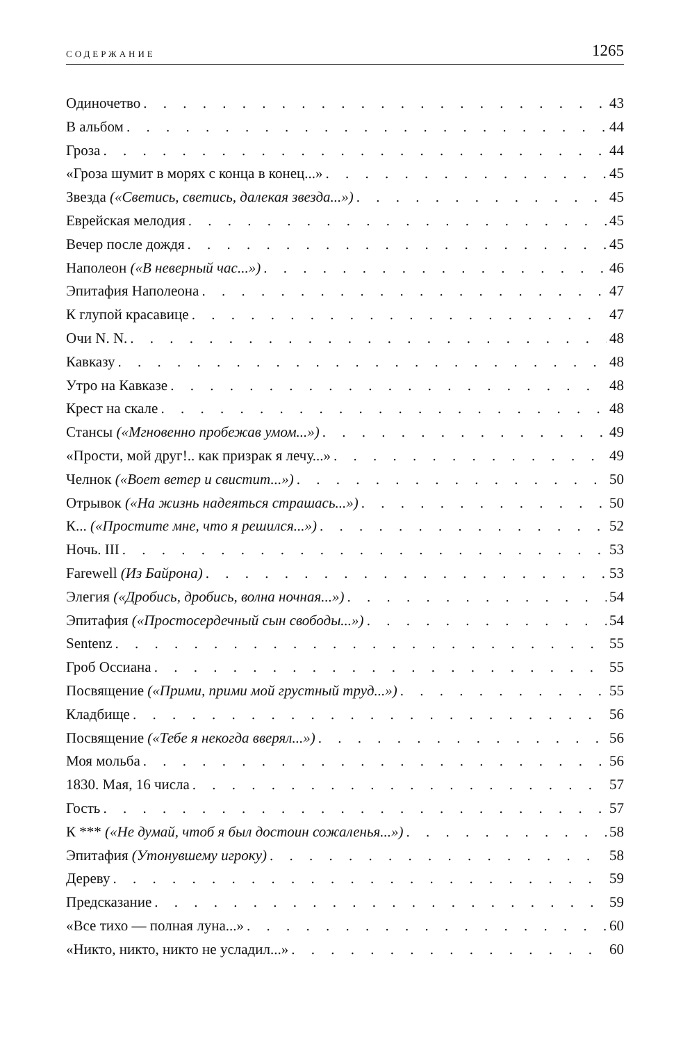СОДЕРЖАНИЕ 1265
Одиночетво 43
В альбом 44
Гроза 44
«Гроза шумит в морях с конца в конец...» 45
Звезда («Светись, светись, далекая звезда...») 45
Еврейская мелодия 45
Вечер после дождя 45
Наполеон («В неверный час...») 46
Эпитафия Наполеона 47
К глупой красавице 47
Очи N. N. 48
Кавказу 48
Утро на Кавказе 48
Крест на скале 48
Стансы («Мгновенно пробежав умом...») 49
«Прости, мой друг!.. как призрак я лечу...» 49
Челнок («Воет ветер и свистит...») 50
Отрывок («На жизнь надеяться страшась...») 50
К... («Простите мне, что я решился...») 52
Ночь. III 53
Farewell (Из Байрона) 53
Элегия («Дробись, дробись, волна ночная...») 54
Эпитафия («Простосердечный сын свободы...») 54
Sentenz 55
Гроб Оссиана 55
Посвящение («Прими, прими мой грустный труд...») 55
Кладбище 56
Посвящение («Тебе я некогда вверял...») 56
Моя мольба 56
1830. Мая, 16 числа 57
Гость 57
К *** («Не думай, чтоб я был достоин сожаленья...») 58
Эпитафия (Утонувшему игроку) 58
Дереву 59
Предсказание 59
«Все тихо — полная луна...» 60
«Никто, никто, никто не усладил...» 60